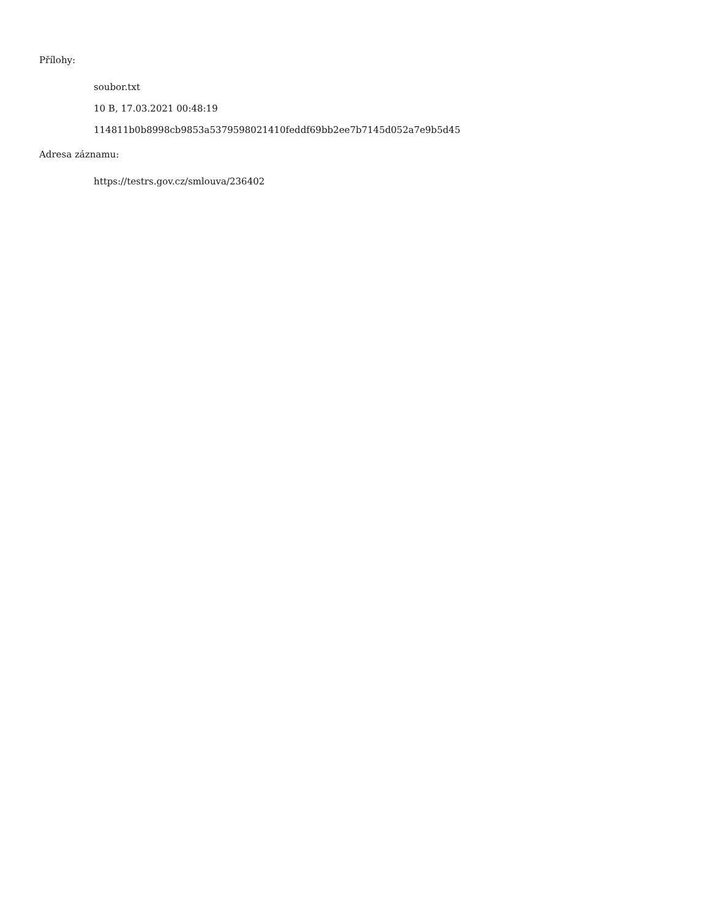Přílohy:
soubor.txt
10 B, 17.03.2021 00:48:19
114811b0b8998cb9853a5379598021410feddf69bb2ee7b7145d052a7e9b5d45
Adresa záznamu:
https://testrs.gov.cz/smlouva/236402